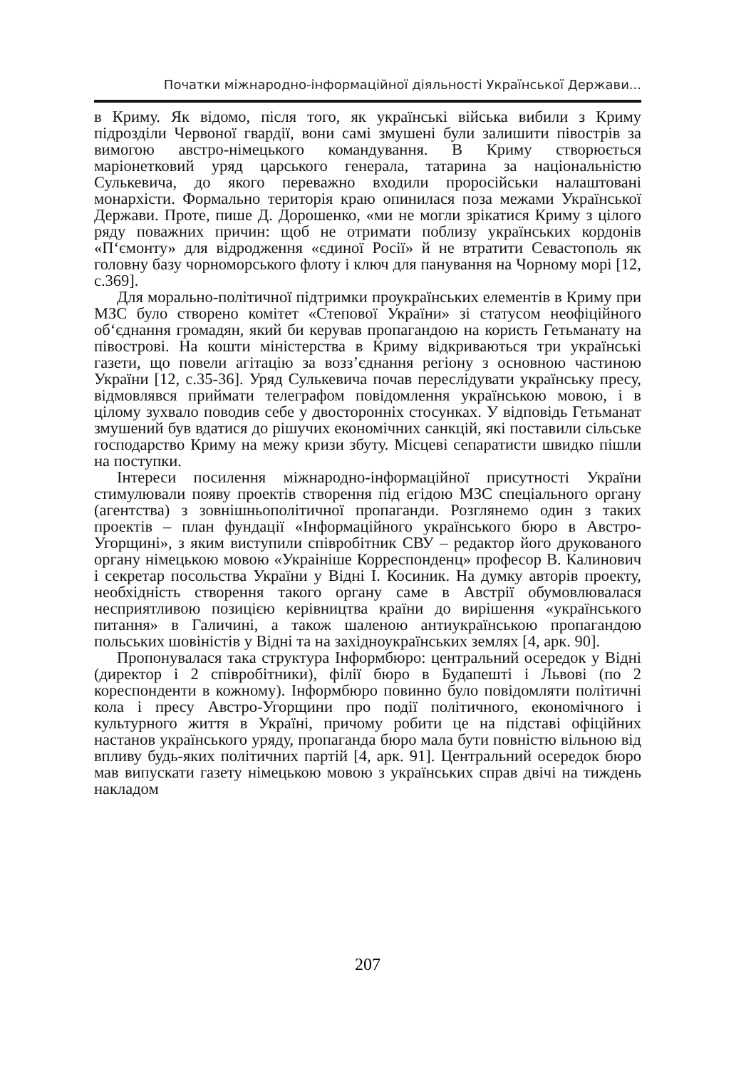Початки міжнародно-інформаційної діяльності Української Держави...
в Криму. Як відомо, після того, як українські війська вибили з Криму підрозділи Червоної гвардії, вони самі змушені були залишити півострів за вимогою австро-німецького командування. В Криму створюється маріонетковий уряд царського генерала, татарина за національністю Сулькевича, до якого переважно входили проросійськи налаштовані монархісти. Формально територія краю опинилася поза межами Української Держави. Проте, пише Д. Дорошенко, «ми не могли зрікатися Криму з цілого ряду поважних причин: щоб не отримати поблизу українських кордонів «П‘ємонту» для відродження «єдиної Росії» й не втратити Севастополь як головну базу чорноморського флоту і ключ для панування на Чорному морі [12, с.369].
Для морально-політичної підтримки проукраїнських елементів в Криму при МЗС було створено комітет «Степової України» зі статусом неофіційного об‘єднання громадян, який би керував пропагандою на користь Гетьманату на півострові. На кошти міністерства в Криму відкриваються три українські газети, що повели агітацію за возз’єднання регіону з основною частиною України [12, с.35-36]. Уряд Сулькевича почав переслідувати українську пресу, відмовлявся приймати телеграфом повідомлення українською мовою, і в цілому зухвало поводив себе у двосторонніх стосунках. У відповідь Гетьманат змушений був вдатися до рішучих економічних санкцій, які поставили сільське господарство Криму на межу кризи збуту. Місцеві сепаратисти швидко пішли на поступки.
Інтереси посилення міжнародно-інформаційної присутності України стимулювали появу проектів створення під егідою МЗС спеціального органу (агентства) з зовнішньополітичної пропаганди. Розглянемо один з таких проектів – план фундації «Інформаційного українського бюро в Австро-Угорщині», з яким виступили співробітник СВУ – редактор його друкованого органу німецькою мовою «Украініше Корреспонденц» професор В. Калинович і секретар посольства України у Відні І. Косиник. На думку авторів проекту, необхідність створення такого органу саме в Австрії обумовлювалася несприятливою позицією керівництва країни до вирішення «українського питання» в Галичині, а також шаленою антиукраїнською пропагандою польських шовіністів у Відні та на західноукраїнських землях [4, арк. 90].
Пропонувалася така структура Інформбюро: центральний осередок у Відні (директор і 2 співробітники), філії бюро в Будапешті і Львові (по 2 кореспонденти в кожному). Інформбюро повинно було повідомляти політичні кола і пресу Австро-Угорщини про події політичного, економічного і культурного життя в Україні, причому робити це на підставі офіційних настанов українського уряду, пропаганда бюро мала бути повністю вільною від впливу будь-яких політичних партій [4, арк. 91]. Центральний осередок бюро мав випускати газету німецькою мовою з українських справ двічі на тиждень накладом
207